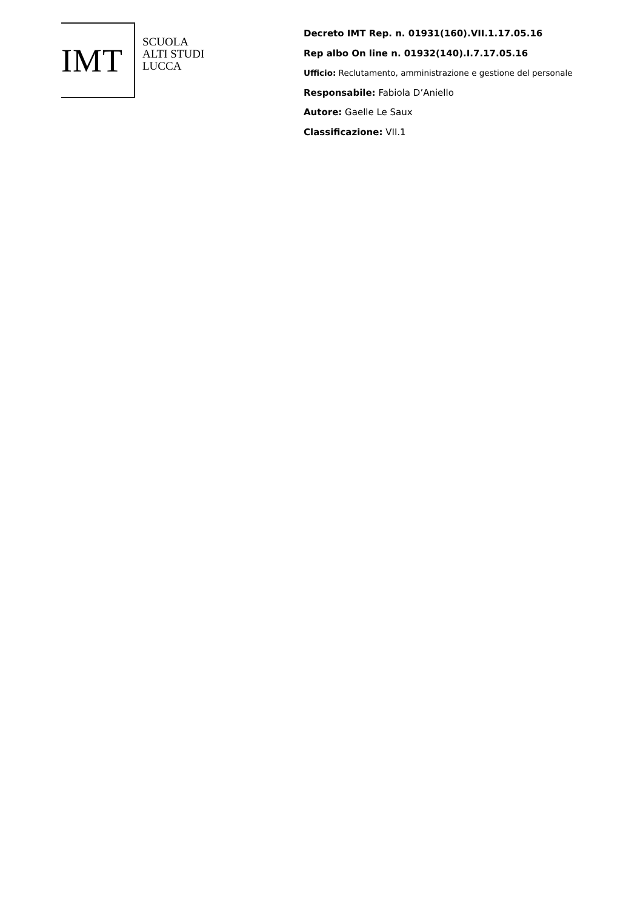IMT
SCUOLA
ALTI STUDI
LUCCA
Decreto IMT Rep. n. 01931(160).VII.1.17.05.16
Rep albo On line n. 01932(140).I.7.17.05.16
Ufficio: Reclutamento, amministrazione e gestione del personale
Responsabile: Fabiola D’Aniello
Autore: Gaelle Le Saux
Classificazione: VII.1